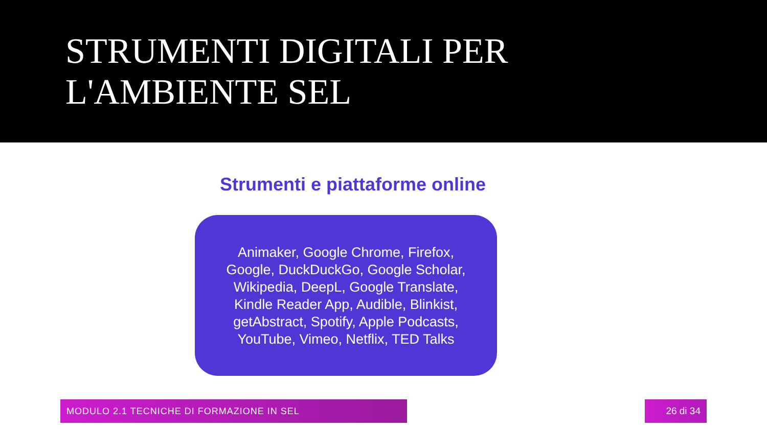STRUMENTI DIGITALI PER
L'AMBIENTE SEL
Strumenti e piattaforme online
Animaker, Google Chrome, Firefox, Google, DuckDuckGo, Google Scholar, Wikipedia, DeepL, Google Translate, Kindle Reader App, Audible, Blinkist, getAbstract, Spotify, Apple Podcasts, YouTube, Vimeo, Netflix, TED Talks
MODULO 2.1 TECNICHE DI FORMAZIONE IN SEL 26 di 34